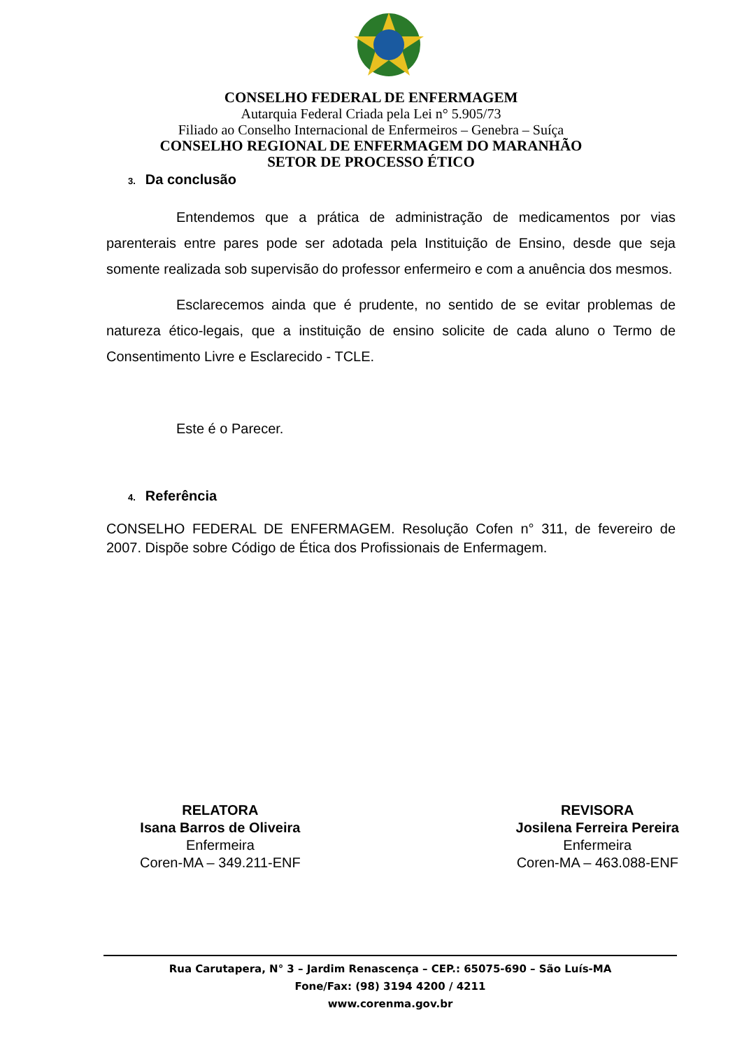CONSELHO FEDERAL DE ENFERMAGEM
Autarquia Federal Criada pela Lei n° 5.905/73
Filiado ao Conselho Internacional de Enfermeiros – Genebra – Suíça
CONSELHO REGIONAL DE ENFERMAGEM DO MARANHÃO
SETOR DE PROCESSO ÉTICO
3. Da conclusão
Entendemos que a prática de administração de medicamentos por vias parenterais entre pares pode ser adotada pela Instituição de Ensino, desde que seja somente realizada sob supervisão do professor enfermeiro e com a anuência dos mesmos.
Esclarecemos ainda que é prudente, no sentido de se evitar problemas de natureza ético-legais, que a instituição de ensino solicite de cada aluno o Termo de Consentimento Livre e Esclarecido - TCLE.
Este é o Parecer.
4. Referência
CONSELHO FEDERAL DE ENFERMAGEM. Resolução Cofen n° 311, de fevereiro de 2007. Dispõe sobre Código de Ética dos Profissionais de Enfermagem.
RELATORA
Isana Barros de Oliveira
Enfermeira
Coren-MA – 349.211-ENF
REVISORA
Josilena Ferreira Pereira
Enfermeira
Coren-MA – 463.088-ENF
Rua Carutapera, N° 3 – Jardim Renascença – CEP.: 65075-690 – São Luís-MA
Fone/Fax: (98) 3194 4200 / 4211
www.corenma.gov.br